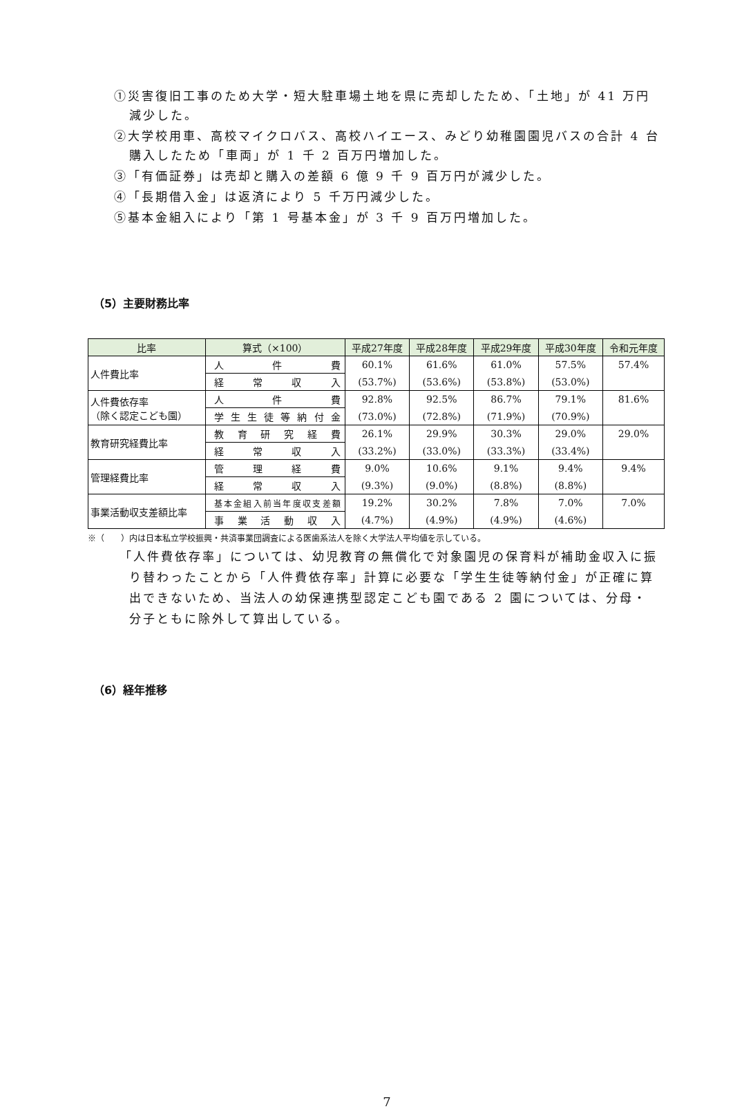①災害復旧工事のため大学・短大駐車場土地を県に売却したため、「土地」が 41 万円減少した。
②大学校用車、高校マイクロバス、高校ハイエース、みどり幼稚園園児バスの合計 4 台購入したため「車両」が 1 千 2 百万円増加した。
③「有価証券」は売却と購入の差額 6 億 9 千 9 百万円が減少した。
④「長期借入金」は返済により 5 千万円減少した。
⑤基本金組入により「第 1 号基本金」が 3 千 9 百万円増加した。
（5）主要財務比率
| 比率 | 算式（×100） | 平成27年度 | 平成28年度 | 平成29年度 | 平成30年度 | 令和元年度 |
| --- | --- | --- | --- | --- | --- | --- |
| 人件費比率 | 人件費 | 60.1% | 61.6% | 61.0% | 57.5% | 57.4% |
| | 経常収入 | (53.7%) | (53.6%) | (53.8%) | (53.0%) | |
| 人件費依存率 （除く認定こども園） | 人件費 | 92.8% | 92.5% | 86.7% | 79.1% | 81.6% |
| | 学生生徒等納付金 | (73.0%) | (72.8%) | (71.9%) | (70.9%) | |
| 教育研究経費比率 | 教育研究経費 | 26.1% | 29.9% | 30.3% | 29.0% | 29.0% |
| | 経常収入 | (33.2%) | (33.0%) | (33.3%) | (33.4%) | |
| 管理経費比率 | 管理経費 | 9.0% | 10.6% | 9.1% | 9.4% | 9.4% |
| | 経常収入 | (9.3%) | (9.0%) | (8.8%) | (8.8%) | |
| 事業活動収支差額比率 | 基本金組入前当年度収支差額 | 19.2% | 30.2% | 7.8% | 7.0% | 7.0% |
| | 事業活動収入 | (4.7%) | (4.9%) | (4.9%) | (4.6%) | |
※（　　）内は日本私立学校振興・共済事業団調査による医歯系法人を除く大学法人平均値を示している。
「人件費依存率」については、幼児教育の無償化で対象園児の保育料が補助金収入に振り替わったことから「人件費依存率」計算に必要な「学生生徒等納付金」が正確に算出できないため、当法人の幼保連携型認定こども園である 2 園については、分母・分子ともに除外して算出している。
（6）経年推移
7